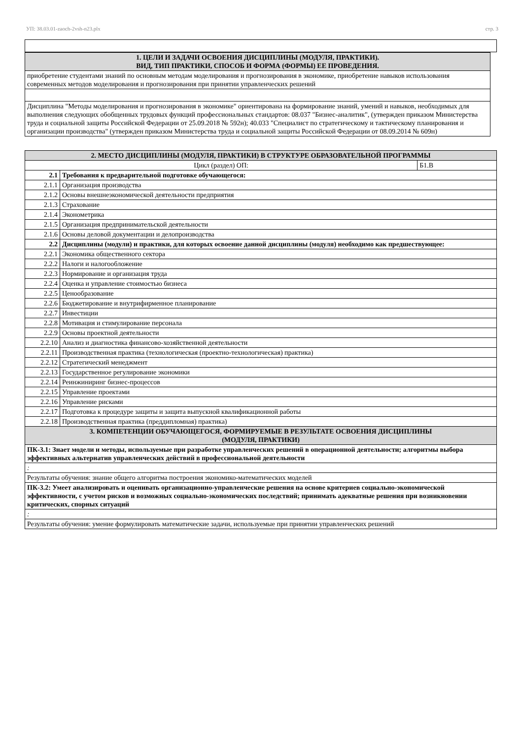УП: 38.03.01-zaoch-2vsh-n23.plx стр. 3
| 1. ЦЕЛИ И ЗАДАЧИ ОСВОЕНИЯ ДИСЦИПЛИНЫ (МОДУЛЯ, ПРАКТИКИ). ВИД, ТИП ПРАКТИКИ, СПОСОБ И ФОРМА (ФОРМЫ) ЕЕ ПРОВЕДЕНИЯ. |
| --- |
| приобретение студентами знаний по основным методам моделирования и прогнозирования в экономике, приобретение навыков использования современных методов моделирования и прогнозирования при принятии управленческих решений |
| Дисциплина "Методы моделирования и прогнозирования в экономике" ориентирована на формирование знаний, умений и навыков, необходимых для выполнения следующих обобщенных трудовых функций профессиональных стандартов: 08.037 "Бизнес-аналитик", (утвержден приказом Министерства труда и социальной защиты Российской Федерации от 25.09.2018 № 592н); 40.033 "Специалист по стратегическому и тактическому планирования и организации производства" (утвержден приказом Министерства труда и социальной защиты Российской Федерации от 08.09.2014 № 609н) |
| 2. МЕСТО ДИСЦИПЛИНЫ (МОДУЛЯ, ПРАКТИКИ) В СТРУКТУРЕ ОБРАЗОВАТЕЛЬНОЙ ПРОГРАММЫ | | |
| --- | --- | --- |
| Цикл (раздел) ОП: | | Б1.В |
| 2.1 | Требования к предварительной подготовке обучающегося: | |
| 2.1.1 | Организация производства | |
| 2.1.2 | Основы внешнеэкономической деятельности предприятия | |
| 2.1.3 | Страхование | |
| 2.1.4 | Эконометрика | |
| 2.1.5 | Организация предпринимательской деятельности | |
| 2.1.6 | Основы деловой документации и делопроизводства | |
| 2.2 | Дисциплины (модули) и практики, для которых освоение данной дисциплины (модуля) необходимо как предшествующее: | |
| 2.2.1 | Экономика общественного сектора | |
| 2.2.2 | Налоги и налогообложение | |
| 2.2.3 | Нормирование и организация труда | |
| 2.2.4 | Оценка и управление стоимостью бизнеса | |
| 2.2.5 | Ценообразование | |
| 2.2.6 | Бюджетирование и внутрифирменное планирование | |
| 2.2.7 | Инвестиции | |
| 2.2.8 | Мотивация и стимулирование персонала | |
| 2.2.9 | Основы проектной деятельности | |
| 2.2.10 | Анализ и диагностика финансово-хозяйственной деятельности | |
| 2.2.11 | Производственная практика (технологическая (проектно-технологическая) практика) | |
| 2.2.12 | Стратегический менеджмент | |
| 2.2.13 | Государственное регулирование экономики | |
| 2.2.14 | Реинжиниринг бизнес-процессов | |
| 2.2.15 | Управление проектами | |
| 2.2.16 | Управление рисками | |
| 2.2.17 | Подготовка к процедуре защиты и защита выпускной квалификационной работы | |
| 2.2.18 | Производственная практика (преддипломная) практика) | |
| 3. КОМПЕТЕНЦИИ ОБУЧАЮЩЕГОСЯ, ФОРМИРУЕМЫЕ В РЕЗУЛЬТАТЕ ОСВОЕНИЯ ДИСЦИПЛИНЫ (МОДУЛЯ, ПРАКТИКИ) | | |
| ПК-3.1: Знает модели и методы, используемые при разработке управленческих решений в операционной деятельности; алгоритмы выбора эффективных альтернатив управленческих действий в профессиональной деятельности | | |
| : | | |
| Результаты обучения: знание общего алгоритма построения экономико-математических моделей | | |
| ПК-3.2: Умеет анализировать и оценивать организационно-управленческие решения на основе критериев социально-экономической эффективности, с учетом рисков и возможных социально-экономических последствий; принимать адекватные решения при возникновении критических, спорных ситуаций | | |
| : | | |
| Результаты обучения: умение формулировать математические задачи, используемые при принятии управленческих решений | | |